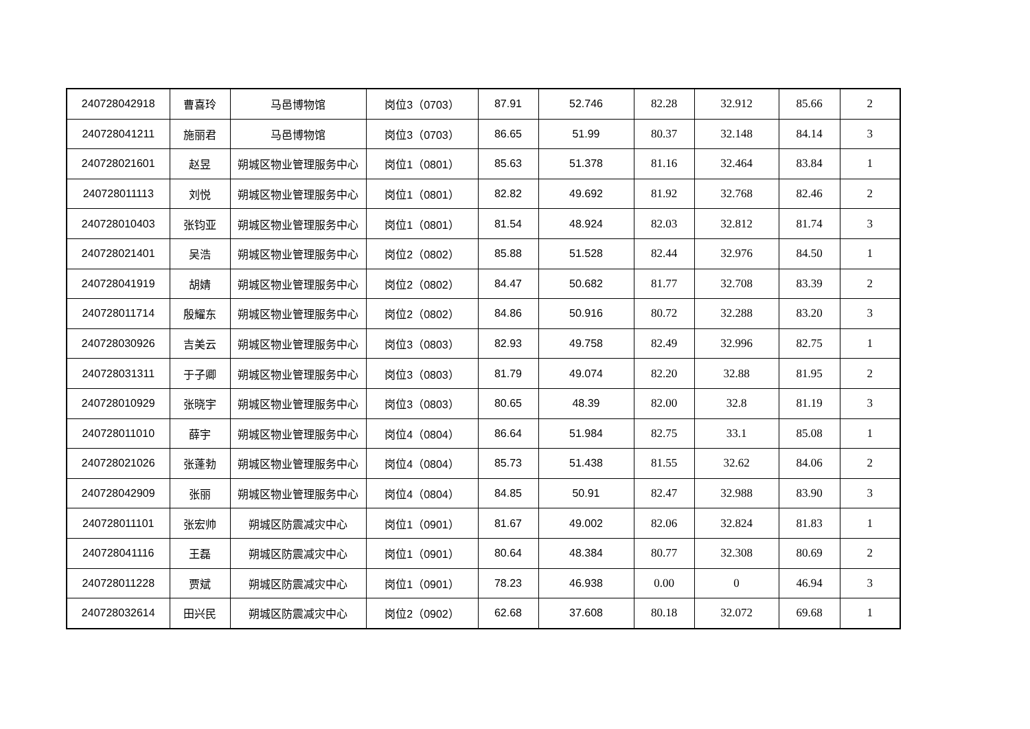| 240728042918 | 曹喜玲 | 马邑博物馆 | 岗位3（0703） | 87.91 | 52.746 | 82.28 | 32.912 | 85.66 | 2 |
| 240728041211 | 施丽君 | 马邑博物馆 | 岗位3（0703） | 86.65 | 51.99 | 80.37 | 32.148 | 84.14 | 3 |
| 240728021601 | 赵昱 | 朔城区物业管理服务中心 | 岗位1（0801） | 85.63 | 51.378 | 81.16 | 32.464 | 83.84 | 1 |
| 240728011113 | 刘悦 | 朔城区物业管理服务中心 | 岗位1（0801） | 82.82 | 49.692 | 81.92 | 32.768 | 82.46 | 2 |
| 240728010403 | 张钧亚 | 朔城区物业管理服务中心 | 岗位1（0801） | 81.54 | 48.924 | 82.03 | 32.812 | 81.74 | 3 |
| 240728021401 | 吴浩 | 朔城区物业管理服务中心 | 岗位2（0802） | 85.88 | 51.528 | 82.44 | 32.976 | 84.50 | 1 |
| 240728041919 | 胡婧 | 朔城区物业管理服务中心 | 岗位2（0802） | 84.47 | 50.682 | 81.77 | 32.708 | 83.39 | 2 |
| 240728011714 | 殷耀东 | 朔城区物业管理服务中心 | 岗位2（0802） | 84.86 | 50.916 | 80.72 | 32.288 | 83.20 | 3 |
| 240728030926 | 吉美云 | 朔城区物业管理服务中心 | 岗位3（0803） | 82.93 | 49.758 | 82.49 | 32.996 | 82.75 | 1 |
| 240728031311 | 于子卿 | 朔城区物业管理服务中心 | 岗位3（0803） | 81.79 | 49.074 | 82.20 | 32.88 | 81.95 | 2 |
| 240728010929 | 张晓宇 | 朔城区物业管理服务中心 | 岗位3（0803） | 80.65 | 48.39 | 82.00 | 32.8 | 81.19 | 3 |
| 240728011010 | 薛宇 | 朔城区物业管理服务中心 | 岗位4（0804） | 86.64 | 51.984 | 82.75 | 33.1 | 85.08 | 1 |
| 240728021026 | 张蓬勃 | 朔城区物业管理服务中心 | 岗位4（0804） | 85.73 | 51.438 | 81.55 | 32.62 | 84.06 | 2 |
| 240728042909 | 张丽 | 朔城区物业管理服务中心 | 岗位4（0804） | 84.85 | 50.91 | 82.47 | 32.988 | 83.90 | 3 |
| 240728011101 | 张宏帅 | 朔城区防震减灾中心 | 岗位1（0901） | 81.67 | 49.002 | 82.06 | 32.824 | 81.83 | 1 |
| 240728041116 | 王磊 | 朔城区防震减灾中心 | 岗位1（0901） | 80.64 | 48.384 | 80.77 | 32.308 | 80.69 | 2 |
| 240728011228 | 贾斌 | 朔城区防震减灾中心 | 岗位1（0901） | 78.23 | 46.938 | 0.00 | 0 | 46.94 | 3 |
| 240728032614 | 田兴民 | 朔城区防震减灾中心 | 岗位2（0902） | 62.68 | 37.608 | 80.18 | 32.072 | 69.68 | 1 |